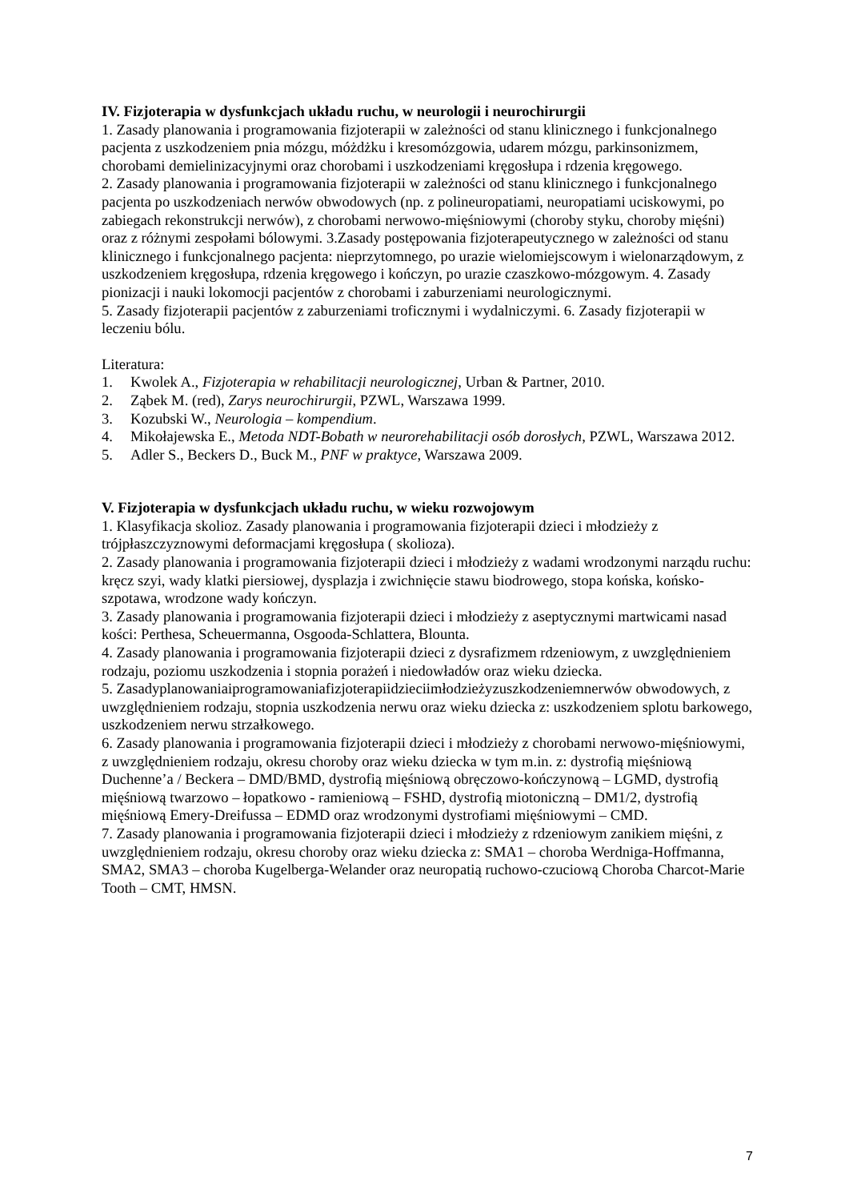IV. Fizjoterapia w dysfunkcjach układu ruchu, w neurologii i neurochirurgii
1. Zasady planowania i programowania fizjoterapii w zależności od stanu klinicznego i funkcjonalnego pacjenta z uszkodzeniem pnia mózgu, móżdżku i kresomózgowia, udarem mózgu, parkinsonizmem, chorobami demielinizacyjnymi oraz chorobami i uszkodzeniami kręgosłupa i rdzenia kręgowego.
2. Zasady planowania i programowania fizjoterapii w zależności od stanu klinicznego i funkcjonalnego pacjenta po uszkodzeniach nerwów obwodowych (np. z polineuropatiami, neuropatiami uciskowymi, po zabiegach rekonstrukcji nerwów), z chorobami nerwowo-mięśniowymi (choroby styku, choroby mięśni) oraz z różnymi zespołami bólowymi. 3.Zasady postępowania fizjoterapeutycznego w zależności od stanu klinicznego i funkcjonalnego pacjenta: nieprzytomnego, po urazie wielomiejscowym i wielonarządowym, z uszkodzeniem kręgosłupa, rdzenia kręgowego i kończyn, po urazie czaszkowo-mózgowym. 4. Zasady pionizacji i nauki lokomocji pacjentów z chorobami i zaburzeniami neurologicznymi.
5. Zasady fizjoterapii pacjentów z zaburzeniami troficznymi i wydalniczymi. 6. Zasady fizjoterapii w leczeniu bólu.
Literatura:
1. Kwolek A., Fizjoterapia w rehabilitacji neurologicznej, Urban & Partner, 2010.
2. Ząbek M. (red), Zarys neurochirurgii, PZWL, Warszawa 1999.
3. Kozubski W., Neurologia – kompendium.
4. Mikołajewska E., Metoda NDT-Bobath w neurorehabilitacji osób dorosłych, PZWL, Warszawa 2012.
5. Adler S., Beckers D., Buck M., PNF w praktyce, Warszawa 2009.
V. Fizjoterapia w dysfunkcjach układu ruchu, w wieku rozwojowym
1. Klasyfikacja skolioz. Zasady planowania i programowania fizjoterapii dzieci i młodzieży z trójpłaszczyznowymi deformacjami kręgosłupa ( skolioza).
2. Zasady planowania i programowania fizjoterapii dzieci i młodzieży z wadami wrodzonymi narządu ruchu: kręcz szyi, wady klatki piersiowej, dysplazja i zwichnięcie stawu biodrowego, stopa końska, końsko-szpotawa, wrodzone wady kończyn.
3. Zasady planowania i programowania fizjoterapii dzieci i młodzieży z aseptycznymi martwicami nasad kości: Perthesa, Scheuermanna, Osgooda-Schlattera, Blounta.
4. Zasady planowania i programowania fizjoterapii dzieci z dysrafizmem rdzeniowym, z uwzględnieniem rodzaju, poziomu uszkodzenia i stopnia porażeń i niedowładów oraz wieku dziecka.
5. Zasadyplanowaniaiprogramowaniafizjoterapiidzieciimłodzieżyzuszkodzeniemnerwów obwodowych, z uwzględnieniem rodzaju, stopnia uszkodzenia nerwu oraz wieku dziecka z: uszkodzeniem splotu barkowego, uszkodzeniem nerwu strzałkowego.
6. Zasady planowania i programowania fizjoterapii dzieci i młodzieży z chorobami nerwowo-mięśniowymi, z uwzględnieniem rodzaju, okresu choroby oraz wieku dziecka w tym m.in. z: dystrofią mięśniową Duchenne’a / Beckera – DMD/BMD, dystrofią mięśniową obręczowo-kończynową – LGMD, dystrofią mięśniową twarzowo – łopatkowo - ramieniową – FSHD, dystrofią miotoniczną – DM1/2, dystrofią mięśniową Emery-Dreifussa – EDMD oraz wrodzonymi dystrofiami mięśniowymi – CMD.
7. Zasady planowania i programowania fizjoterapii dzieci i młodzieży z rdzeniowym zanikiem mięśni, z uwzględnieniem rodzaju, okresu choroby oraz wieku dziecka z: SMA1 – choroba Werdniga-Hoffmanna, SMA2, SMA3 – choroba Kugelberga-Welander oraz neuropatią ruchowo-czuciową Choroba Charcot-Marie Tooth – CMT, HMSN.
7